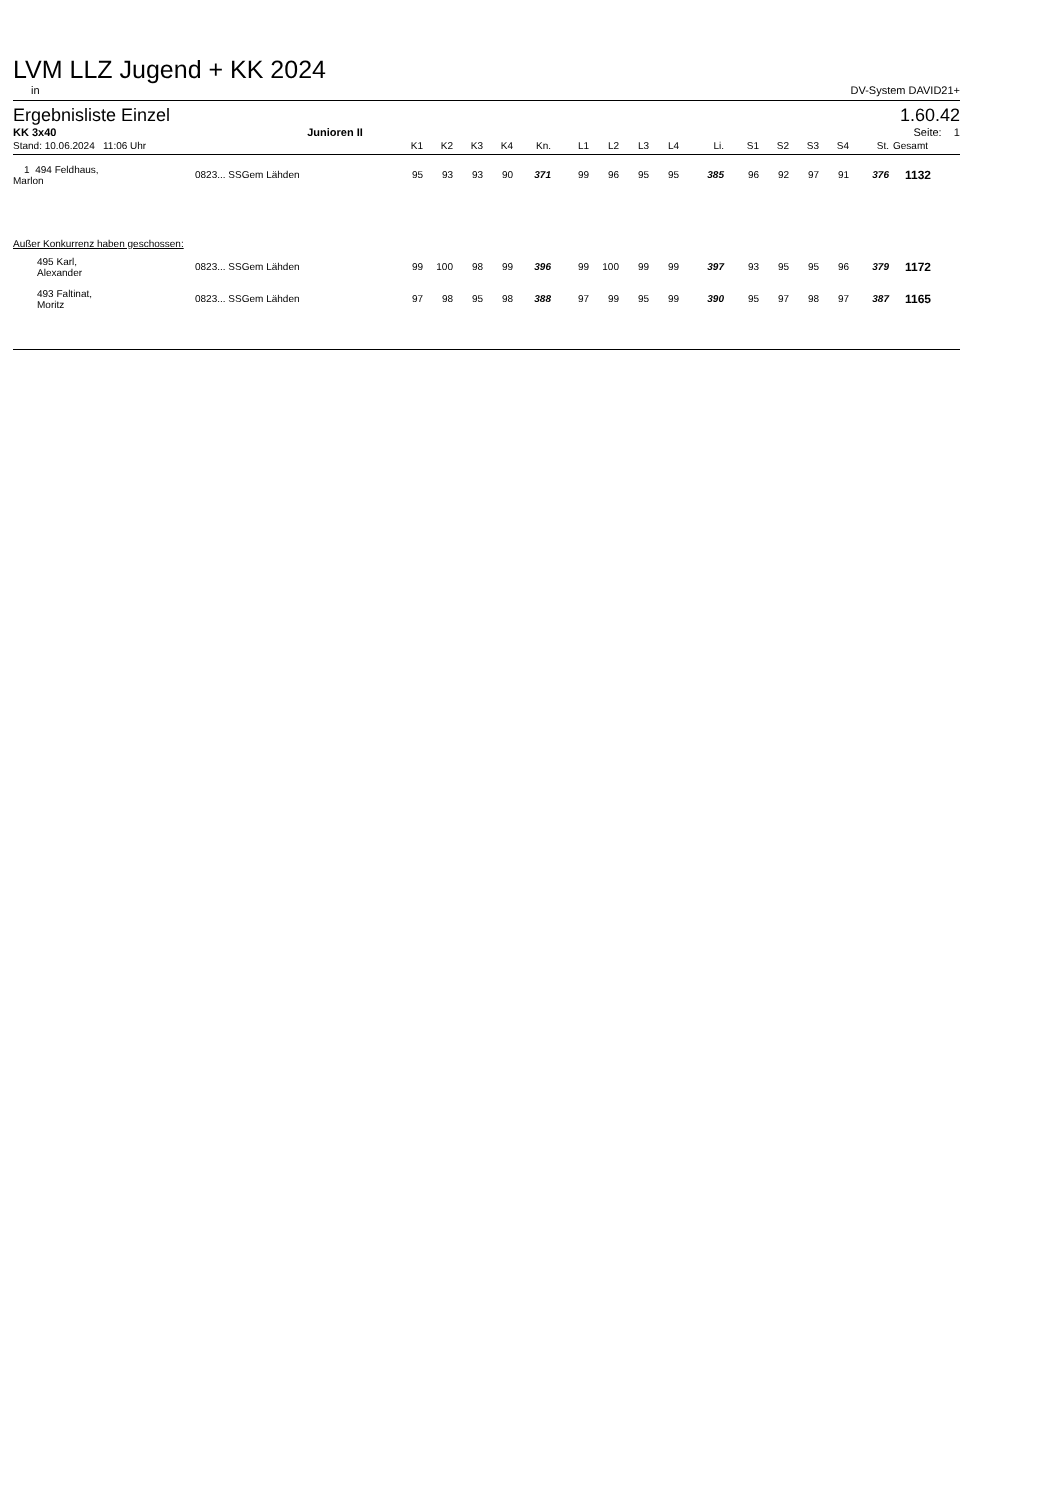LVM LLZ Jugend + KK 2024
in DV-System DAVID21+
Ergebnisliste Einzel 1.60.42
KK 3x40 Junioren II Seite: 1
| Stand: 10.06.2024 | 11:06 Uhr | | K1 | K2 | K3 | K4 | Kn. | L1 | L2 | L3 | L4 | Li. | S1 | S2 | S3 | S4 | St. | Gesamt |
| --- | --- | --- | --- | --- | --- | --- | --- | --- | --- | --- | --- | --- | --- | --- | --- | --- | --- | --- |
| 1 494 Feldhaus, Marlon | 0823... SSGem Lähden | | 95 | 93 | 93 | 90 | 371 | 99 | 96 | 95 | 95 | 385 | 96 | 92 | 97 | 91 | 376 | 1132 |
| Außer Konkurrenz haben geschossen: | | | | | | | | | | | | | | | | | | |
| 495 Karl, Alexander | 0823... SSGem Lähden | | 99 | 100 | 98 | 99 | 396 | 99 | 100 | 99 | 99 | 397 | 93 | 95 | 95 | 96 | 379 | 1172 |
| 493 Faltinat, Moritz | 0823... SSGem Lähden | | 97 | 98 | 95 | 98 | 388 | 97 | 99 | 95 | 99 | 390 | 95 | 97 | 98 | 97 | 387 | 1165 |